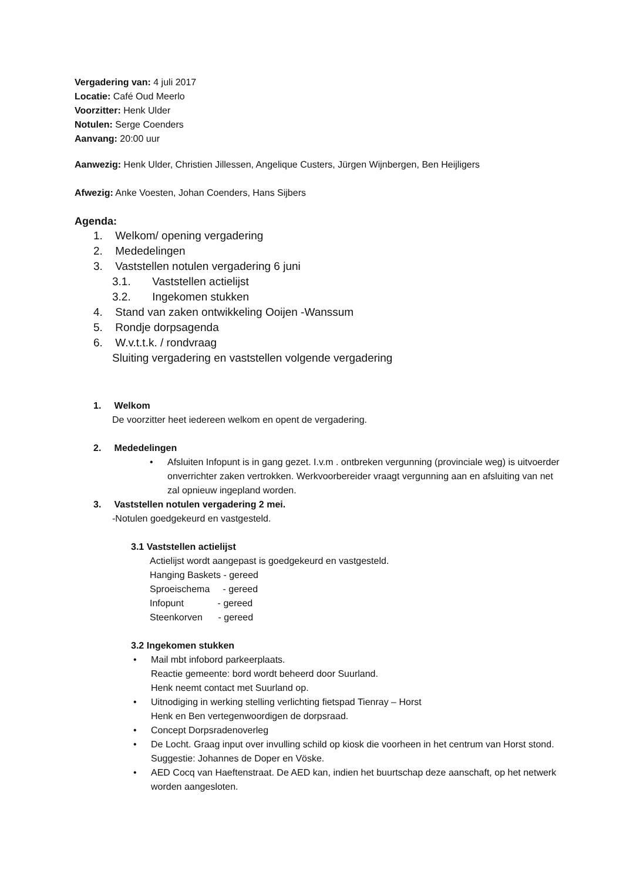Vergadering van: 4 juli 2017
Locatie: Café Oud Meerlo
Voorzitter: Henk Ulder
Notulen: Serge Coenders
Aanvang: 20:00 uur
Aanwezig: Henk Ulder, Christien Jillessen, Angelique Custers, Jürgen Wijnbergen, Ben Heijligers
Afwezig: Anke Voesten, Johan Coenders, Hans Sijbers
Agenda:
1. Welkom/ opening vergadering
2. Mededelingen
3. Vaststellen notulen vergadering 6 juni
3.1. Vaststellen actielijst
3.2. Ingekomen stukken
4. Stand van zaken ontwikkeling Ooijen -Wanssum
5. Rondje dorpsagenda
6. W.v.t.t.k. / rondvraag
Sluiting vergadering en vaststellen volgende vergadering
1. Welkom
De voorzitter heet iedereen welkom en opent de vergadering.
2. Mededelingen
Afsluiten Infopunt is in gang gezet. I.v.m . ontbreken vergunning (provinciale weg) is uitvoerder onverrichter zaken vertrokken. Werkvoorbereider vraagt vergunning aan en afsluiting van net zal opnieuw ingepland worden.
3. Vaststellen notulen vergadering 2 mei.
-Notulen goedgekeurd en vastgesteld.
3.1 Vaststellen actielijst
Actielijst wordt aangepast is goedgekeurd en vastgesteld.
Hanging Baskets - gereed
Sproeischema - gereed
Infopunt - gereed
Steenkorven - gereed
3.2 Ingekomen stukken
Mail mbt infobord parkeerplaats.
Reactie gemeente: bord wordt beheerd door Suurland.
Henk neemt contact met Suurland op.
Uitnodiging in werking stelling verlichting fietspad Tienray – Horst
Henk en Ben vertegenwoordigen de dorpsraad.
Concept Dorpsradenoverleg
De Locht. Graag input over invulling schild op kiosk die voorheen in het centrum van Horst stond.
Suggestie: Johannes de Doper en Vöske.
AED Cocq van Haeftenstraat. De AED kan, indien het buurtschap deze aanschaft, op het netwerk worden aangesloten.